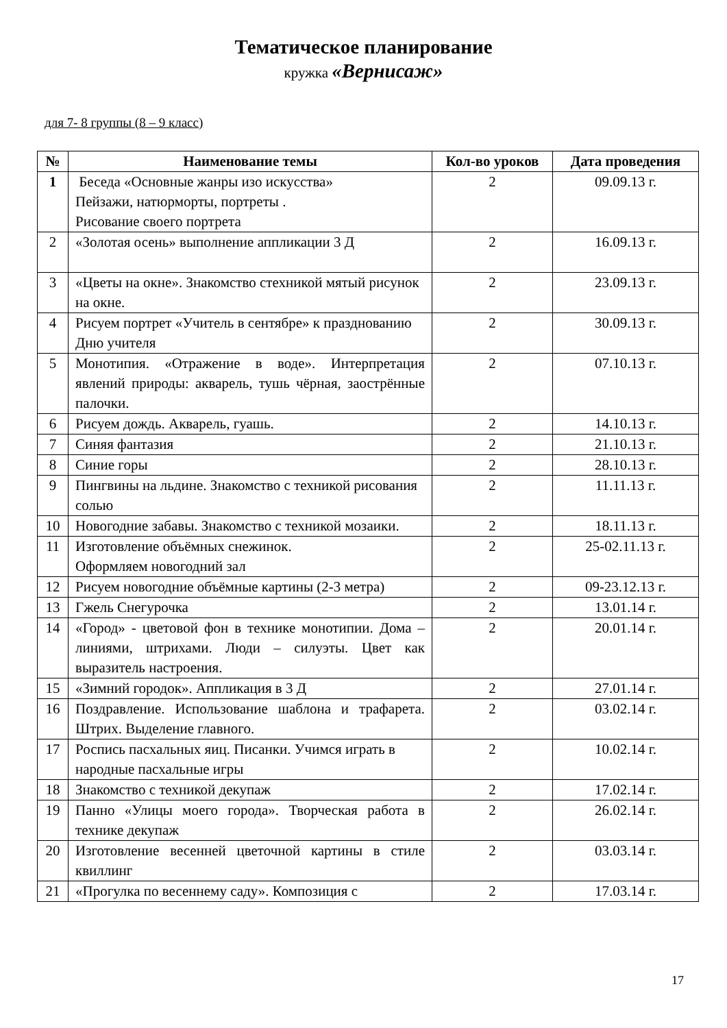Тематическое планирование
кружка «Вернисаж»
для 7- 8 группы (8 – 9 класс)
| № | Наименование темы | Кол-во уроков | Дата проведения |
| --- | --- | --- | --- |
| 1 | Беседа «Основные жанры изо искусства» Пейзажи, натюрморты, портреты . Рисование своего портрета | 2 | 09.09.13 г. |
| 2 | «Золотая осень» выполнение аппликации 3 Д | 2 | 16.09.13 г. |
| 3 | «Цветы на окне». Знакомство стехникой мятый рисунок на окне. | 2 | 23.09.13 г. |
| 4 | Рисуем портрет «Учитель в сентябре» к празднованию Дню учителя | 2 | 30.09.13 г. |
| 5 | Монотипия. «Отражение в воде». Интерпретация явлений природы: акварель, тушь чёрная, заострённые палочки. | 2 | 07.10.13 г. |
| 6 | Рисуем дождь. Акварель, гуашь. | 2 | 14.10.13 г. |
| 7 | Синяя фантазия | 2 | 21.10.13 г. |
| 8 | Синие горы | 2 | 28.10.13 г. |
| 9 | Пингвины на льдине. Знакомство с техникой рисования солью | 2 | 11.11.13 г. |
| 10 | Новогодние забавы. Знакомство с техникой мозаики. | 2 | 18.11.13 г. |
| 11 | Изготовление объёмных снежинок. Оформляем новогодний зал | 2 | 25-02.11.13 г. |
| 12 | Рисуем новогодние объёмные картины (2-3 метра) | 2 | 09-23.12.13 г. |
| 13 | Гжель Снегурочка | 2 | 13.01.14 г. |
| 14 | «Город» - цветовой фон в технике монотипии. Дома – линиями, штрихами. Люди – силуэты. Цвет как выразитель настроения. | 2 | 20.01.14 г. |
| 15 | «Зимний городок». Аппликация в 3 Д | 2 | 27.01.14 г. |
| 16 | Поздравление. Использование шаблона и трафарета. Штрих. Выделение главного. | 2 | 03.02.14 г. |
| 17 | Роспись пасхальных яиц. Писанки. Учимся играть в народные пасхальные игры | 2 | 10.02.14 г. |
| 18 | Знакомство с техникой декупаж | 2 | 17.02.14 г. |
| 19 | Панно «Улицы моего города». Творческая работа в технике декупаж | 2 | 26.02.14 г. |
| 20 | Изготовление весенней цветочной картины в стиле квиллинг | 2 | 03.03.14 г. |
| 21 | «Прогулка по весеннему саду». Композиция с | 2 | 17.03.14 г. |
17